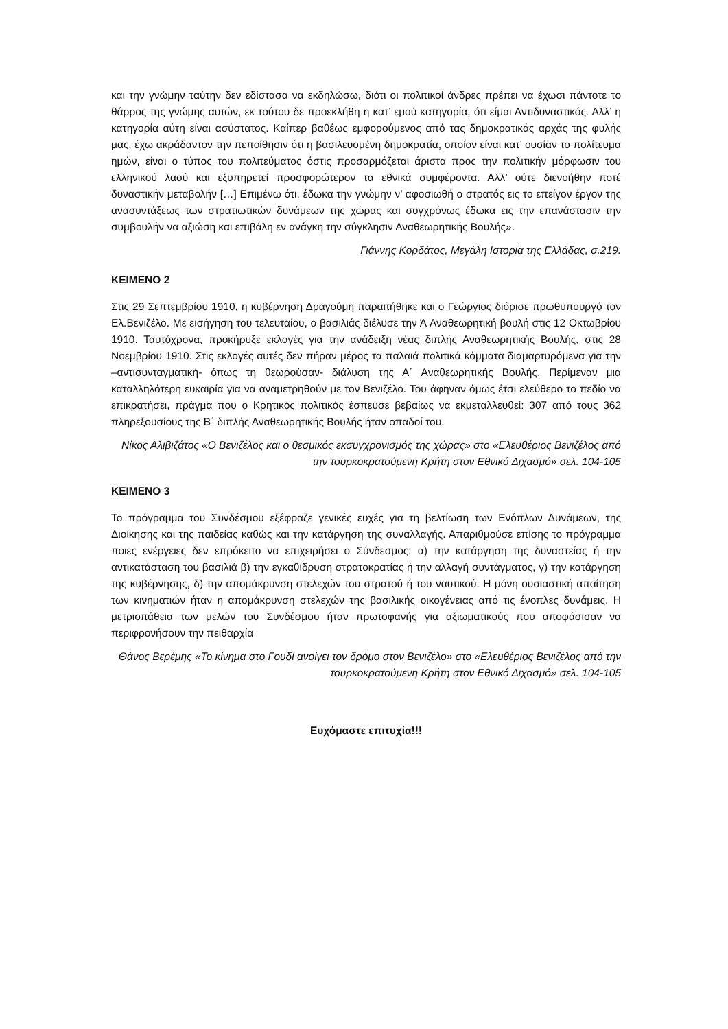και την γνώμην ταύτην δεν εδίστασα να εκδηλώσω, διότι οι πολιτικοί άνδρες πρέπει να έχωσι πάντοτε το θάρρος της γνώμης αυτών, εκ τούτου δε προεκλήθη η κατ’ εμού κατηγορία, ότι είμαι Αντιδυναστικός. Αλλ’ η κατηγορία αύτη είναι ασύστατος. Καίπερ βαθέως εμφορούμενος από τας δημοκρατικάς αρχάς της φυλής μας, έχω ακράδαντον την πεποίθησιν ότι η βασιλευομένη δημοκρατία, οποίον είναι κατ’ ουσίαν το πολίτευμα ημών, είναι ο τύπος του πολιτεύματος όστις προσαρμόζεται άριστα προς την πολιτικήν μόρφωσιν του ελληνικού λαού και εξυπηρετεί προσφορώτερον τα εθνικά συμφέροντα. Αλλ’ ούτε διενοήθην ποτέ δυναστικήν μεταβολήν […] Επιμένω ότι, έδωκα την γνώμην ν’ αφοσιωθή ο στρατός εις το επείγον έργον της ανασυντάξεως των στρατιωτικών δυνάμεων της χώρας και συγχρόνως έδωκα εις την επανάστασιν την συμβουλήν να αξιώση και επιβάλη εν ανάγκη την σύγκλησιν Αναθεωρητικής Βουλής».
Γιάννης Κορδάτος, Μεγάλη Ιστορία της Ελλάδας, σ.219.
ΚΕΙΜΕΝΟ 2
Στις 29 Σεπτεμβρίου 1910, η κυβέρνηση Δραγούμη παραιτήθηκε και ο Γεώργιος διόρισε πρωθυπουργό τον Ελ.Βενιζέλο. Με εισήγηση του τελευταίου, ο βασιλιάς διέλυσε την Ά Αναθεωρητική βουλή στις 12 Οκτωβρίου 1910. Ταυτόχρονα, προκήρυξε εκλογές για την ανάδειξη νέας διπλής Αναθεωρητικής Βουλής, στις 28 Νοεμβρίου 1910. Στις εκλογές αυτές δεν πήραν μέρος τα παλαιά πολιτικά κόμματα διαμαρτυρόμενα για την –αντισυνταγματική- όπως τη θεωρούσαν- διάλυση της Α΄ Αναθεωρητικής Βουλής. Περίμεναν μια καταλληλότερη ευκαιρία για να αναμετρηθούν με τον Βενιζέλο. Του άφηναν όμως έτσι ελεύθερο το πεδίο να επικρατήσει, πράγμα που ο Κρητικός πολιτικός έσπευσε βεβαίως να εκμεταλλευθεί: 307 από τους 362 πληρεξουσίους της Β΄ διπλής Αναθεωρητικής Βουλής ήταν οπαδοί του.
Νίκος Αλιβιζάτος «Ο Βενιζέλος και ο θεσμικός εκσυγχρονισμός της χώρας» στο «Ελευθέριος Βενιζέλος από την τουρκοκρατούμενη Κρήτη στον Εθνικό Διχασμό» σελ. 104-105
ΚΕΙΜΕΝΟ 3
Το πρόγραμμα του Συνδέσμου εξέφραζε γενικές ευχές για τη βελτίωση των Ενόπλων Δυνάμεων, της Διοίκησης και της παιδείας καθώς και την κατάργηση της συναλλαγής. Απαριθμούσε επίσης το πρόγραμμα ποιες ενέργειες δεν επρόκειτο να επιχειρήσει ο Σύνδεσμος: α) την κατάργηση της δυναστείας ή την αντικατάσταση του βασιλιά β) την εγκαθίδρυση στρατοκρατίας ή την αλλαγή συντάγματος, γ) την κατάργηση της κυβέρνησης, δ) την απομάκρυνση στελεχών του στρατού ή του ναυτικού. Η μόνη ουσιαστική απαίτηση των κινηματιών ήταν η απομάκρυνση στελεχών της βασιλικής οικογένειας από τις ένοπλες δυνάμεις. Η μετριοπάθεια των μελών του Συνδέσμου ήταν πρωτοφανής για αξιωματικούς που αποφάσισαν να περιφρονήσουν την πειθαρχία
Θάνος Βερέμης «Το κίνημα στο Γουδί ανοίγει τον δρόμο στον Βενιζέλο» στο «Ελευθέριος Βενιζέλος από την τουρκοκρατούμενη Κρήτη στον Εθνικό Διχασμό» σελ. 104-105
Ευχόμαστε επιτυχία!!!